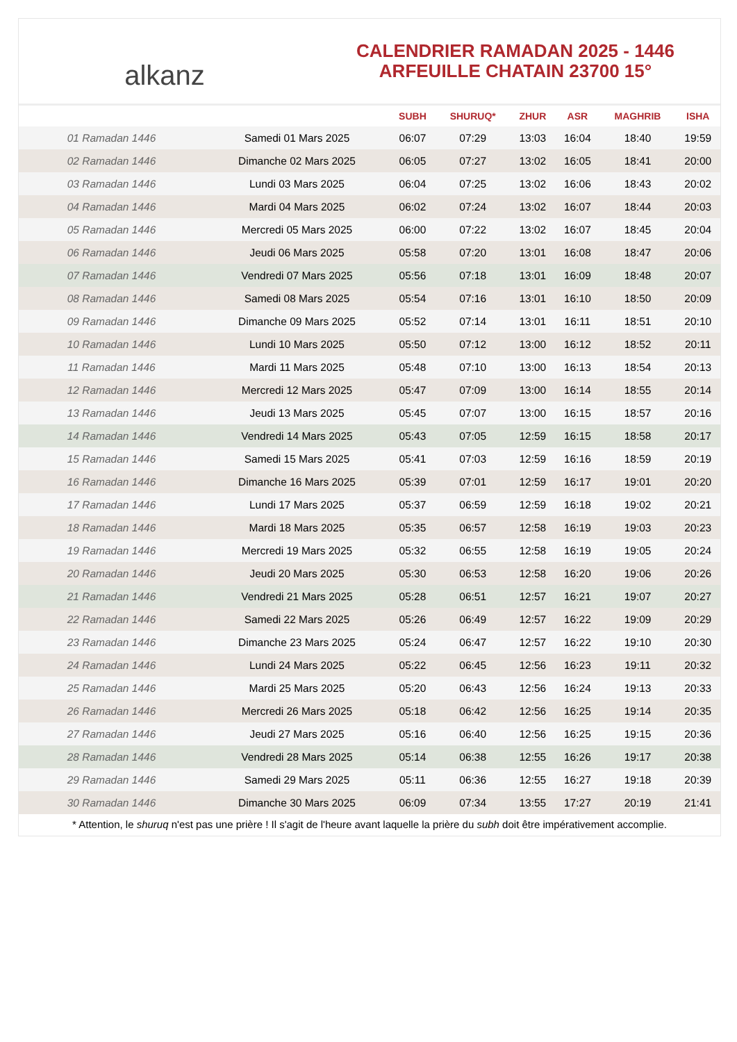alkanz
CALENDRIER RAMADAN 2025 - 1446
ARFEUILLE CHATAIN 23700 15°
| | | SUBH | SHURUQ* | ZHUR | ASR | MAGHRIB | ISHA |
| --- | --- | --- | --- | --- | --- | --- | --- |
| 01 Ramadan 1446 | Samedi 01 Mars 2025 | 06:07 | 07:29 | 13:03 | 16:04 | 18:40 | 19:59 |
| 02 Ramadan 1446 | Dimanche 02 Mars 2025 | 06:05 | 07:27 | 13:02 | 16:05 | 18:41 | 20:00 |
| 03 Ramadan 1446 | Lundi 03 Mars 2025 | 06:04 | 07:25 | 13:02 | 16:06 | 18:43 | 20:02 |
| 04 Ramadan 1446 | Mardi 04 Mars 2025 | 06:02 | 07:24 | 13:02 | 16:07 | 18:44 | 20:03 |
| 05 Ramadan 1446 | Mercredi 05 Mars 2025 | 06:00 | 07:22 | 13:02 | 16:07 | 18:45 | 20:04 |
| 06 Ramadan 1446 | Jeudi 06 Mars 2025 | 05:58 | 07:20 | 13:01 | 16:08 | 18:47 | 20:06 |
| 07 Ramadan 1446 | Vendredi 07 Mars 2025 | 05:56 | 07:18 | 13:01 | 16:09 | 18:48 | 20:07 |
| 08 Ramadan 1446 | Samedi 08 Mars 2025 | 05:54 | 07:16 | 13:01 | 16:10 | 18:50 | 20:09 |
| 09 Ramadan 1446 | Dimanche 09 Mars 2025 | 05:52 | 07:14 | 13:01 | 16:11 | 18:51 | 20:10 |
| 10 Ramadan 1446 | Lundi 10 Mars 2025 | 05:50 | 07:12 | 13:00 | 16:12 | 18:52 | 20:11 |
| 11 Ramadan 1446 | Mardi 11 Mars 2025 | 05:48 | 07:10 | 13:00 | 16:13 | 18:54 | 20:13 |
| 12 Ramadan 1446 | Mercredi 12 Mars 2025 | 05:47 | 07:09 | 13:00 | 16:14 | 18:55 | 20:14 |
| 13 Ramadan 1446 | Jeudi 13 Mars 2025 | 05:45 | 07:07 | 13:00 | 16:15 | 18:57 | 20:16 |
| 14 Ramadan 1446 | Vendredi 14 Mars 2025 | 05:43 | 07:05 | 12:59 | 16:15 | 18:58 | 20:17 |
| 15 Ramadan 1446 | Samedi 15 Mars 2025 | 05:41 | 07:03 | 12:59 | 16:16 | 18:59 | 20:19 |
| 16 Ramadan 1446 | Dimanche 16 Mars 2025 | 05:39 | 07:01 | 12:59 | 16:17 | 19:01 | 20:20 |
| 17 Ramadan 1446 | Lundi 17 Mars 2025 | 05:37 | 06:59 | 12:59 | 16:18 | 19:02 | 20:21 |
| 18 Ramadan 1446 | Mardi 18 Mars 2025 | 05:35 | 06:57 | 12:58 | 16:19 | 19:03 | 20:23 |
| 19 Ramadan 1446 | Mercredi 19 Mars 2025 | 05:32 | 06:55 | 12:58 | 16:19 | 19:05 | 20:24 |
| 20 Ramadan 1446 | Jeudi 20 Mars 2025 | 05:30 | 06:53 | 12:58 | 16:20 | 19:06 | 20:26 |
| 21 Ramadan 1446 | Vendredi 21 Mars 2025 | 05:28 | 06:51 | 12:57 | 16:21 | 19:07 | 20:27 |
| 22 Ramadan 1446 | Samedi 22 Mars 2025 | 05:26 | 06:49 | 12:57 | 16:22 | 19:09 | 20:29 |
| 23 Ramadan 1446 | Dimanche 23 Mars 2025 | 05:24 | 06:47 | 12:57 | 16:22 | 19:10 | 20:30 |
| 24 Ramadan 1446 | Lundi 24 Mars 2025 | 05:22 | 06:45 | 12:56 | 16:23 | 19:11 | 20:32 |
| 25 Ramadan 1446 | Mardi 25 Mars 2025 | 05:20 | 06:43 | 12:56 | 16:24 | 19:13 | 20:33 |
| 26 Ramadan 1446 | Mercredi 26 Mars 2025 | 05:18 | 06:42 | 12:56 | 16:25 | 19:14 | 20:35 |
| 27 Ramadan 1446 | Jeudi 27 Mars 2025 | 05:16 | 06:40 | 12:56 | 16:25 | 19:15 | 20:36 |
| 28 Ramadan 1446 | Vendredi 28 Mars 2025 | 05:14 | 06:38 | 12:55 | 16:26 | 19:17 | 20:38 |
| 29 Ramadan 1446 | Samedi 29 Mars 2025 | 05:11 | 06:36 | 12:55 | 16:27 | 19:18 | 20:39 |
| 30 Ramadan 1446 | Dimanche 30 Mars 2025 | 06:09 | 07:34 | 13:55 | 17:27 | 20:19 | 21:41 |
* Attention, le shuruq n'est pas une prière ! Il s'agit de l'heure avant laquelle la prière du subh doit être impérativement accomplie.